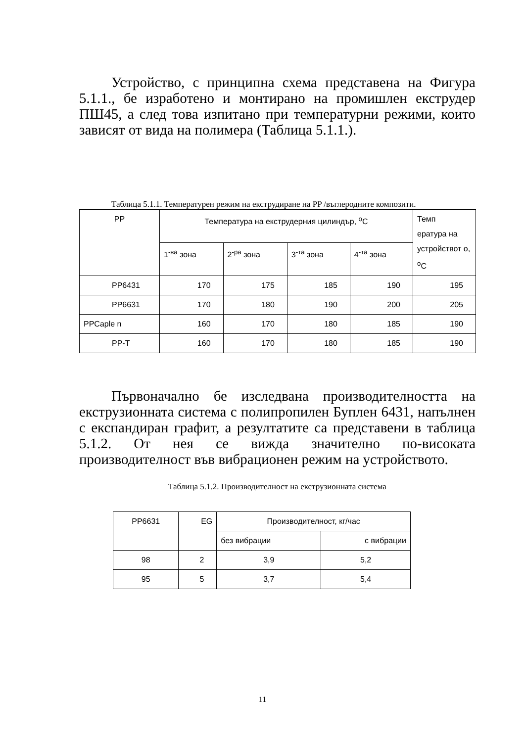Устройство, с принципна схема представена на Фигура 5.1.1., бе изработено и монтирано на промишлен екструдер ПШ45, а след това изпитано при температурни режими, които зависят от вида на полимера (Таблица 5.1.1.).
Таблица 5.1.1. Температурен режим на екструдиране на PP /въглеродните композити.
| PP | Температура на екструдерния цилиндър, <sup>o</sup>C | | | | Темп ература на устройствот о, <sup>o</sup>C |
| | 1<sup>-ва</sup> зона | 2<sup>-ра</sup> зона | 3<sup>-та</sup> зона | 4<sup>-та</sup> зона | |
| PP6431 | 170 | 175 | 185 | 190 | 195 |
| PP6631 | 170 | 180 | 190 | 200 | 205 |
| PPCaple n | 160 | 170 | 180 | 185 | 190 |
| PP-T | 160 | 170 | 180 | 185 | 190 |
Първоначално бе изследвана производителността на екструзионната система с полипропилен Буплен 6431, напълнен с експандиран графит, а резултатите са представени в таблица 5.1.2. От нея се вижда значително по-високата производителност във вибрационен режим на устройството.
Таблица 5.1.2. Производителност на екструзионната система
| PP6631 | EG | Производителност, кг/час | |
| | | без вибрации | с вибрации |
| 98 | 2 | 3,9 | 5,2 |
| 95 | 5 | 3,7 | 5,4 |
11